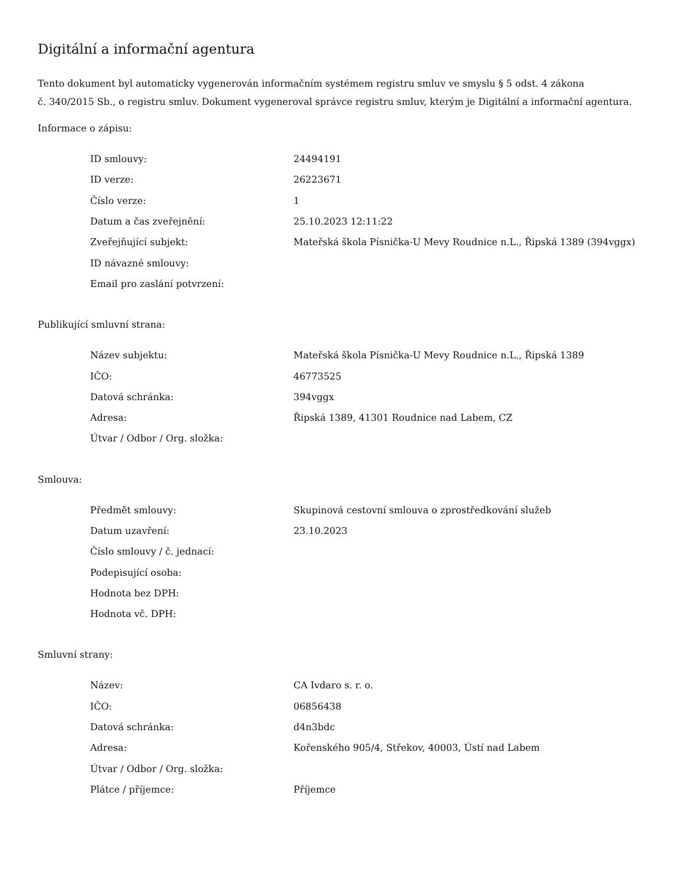Digitální a informační agentura
Tento dokument byl automaticky vygenerován informačním systémem registru smluv ve smyslu § 5 odst. 4 zákona
č. 340/2015 Sb., o registru smluv. Dokument vygeneroval správce registru smluv, kterým je Digitální a informační agentura.
Informace o zápisu:
| ID smlouvy: | 24494191 |
| ID verze: | 26223671 |
| Číslo verze: | 1 |
| Datum a čas zveřejnění: | 25.10.2023 12:11:22 |
| Zveřejňující subjekt: | Mateřská škola Písnička-U Mevy Roudnice n.L., Řipská 1389 (394vggx) |
| ID návazné smlouvy: | |
| Email pro zaslání potvrzení: | |
Publikující smluvní strana:
| Název subjektu: | Mateřská škola Písnička-U Mevy Roudnice n.L., Řipská 1389 |
| IČO: | 46773525 |
| Datová schránka: | 394vggx |
| Adresa: | Řipská 1389, 41301 Roudnice nad Labem, CZ |
| Útvar / Odbor / Org. složka: | |
Smlouva:
| Předmět smlouvy: | Skupinová cestovní smlouva o zprostředkování služeb |
| Datum uzavření: | 23.10.2023 |
| Číslo smlouvy / č. jednací: | |
| Podepisující osoba: | |
| Hodnota bez DPH: | |
| Hodnota vč. DPH: | |
Smluvní strany:
| Název: | CA Ivdaro s. r. o. |
| IČO: | 06856438 |
| Datová schránka: | d4n3bdc |
| Adresa: | Kořenského 905/4, Střekov, 40003, Ústí nad Labem |
| Útvar / Odbor / Org. složka: | |
| Plátce / příjemce: | Příjemce |